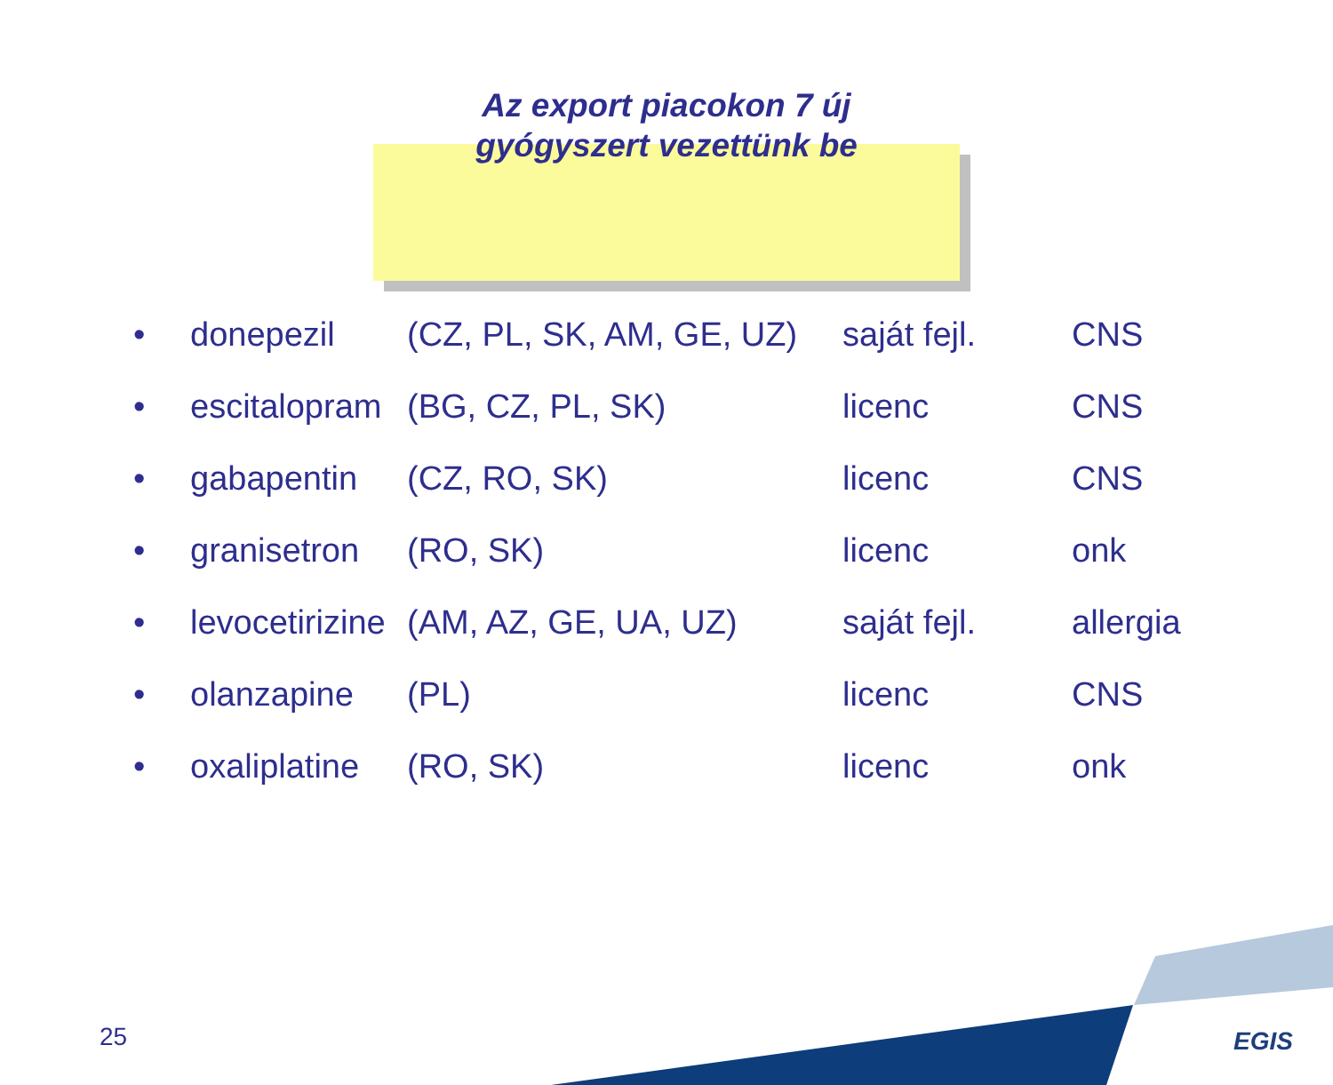Az export piacokon 7 új
gyógyszert vezettünk be
| • | donepezil | (CZ, PL, SK, AM, GE, UZ) | saját fejl. | CNS |
| • | escitalopram | (BG, CZ, PL, SK) | licenc | CNS |
| • | gabapentin | (CZ, RO, SK) | licenc | CNS |
| • | granisetron | (RO, SK) | licenc | onk |
| • | levocetirizine | (AM, AZ, GE, UA, UZ) | saját fejl. | allergia |
| • | olanzapine | (PL) | licenc | CNS |
| • | oxaliplatine | (RO, SK) | licenc | onk |
25 EGIS